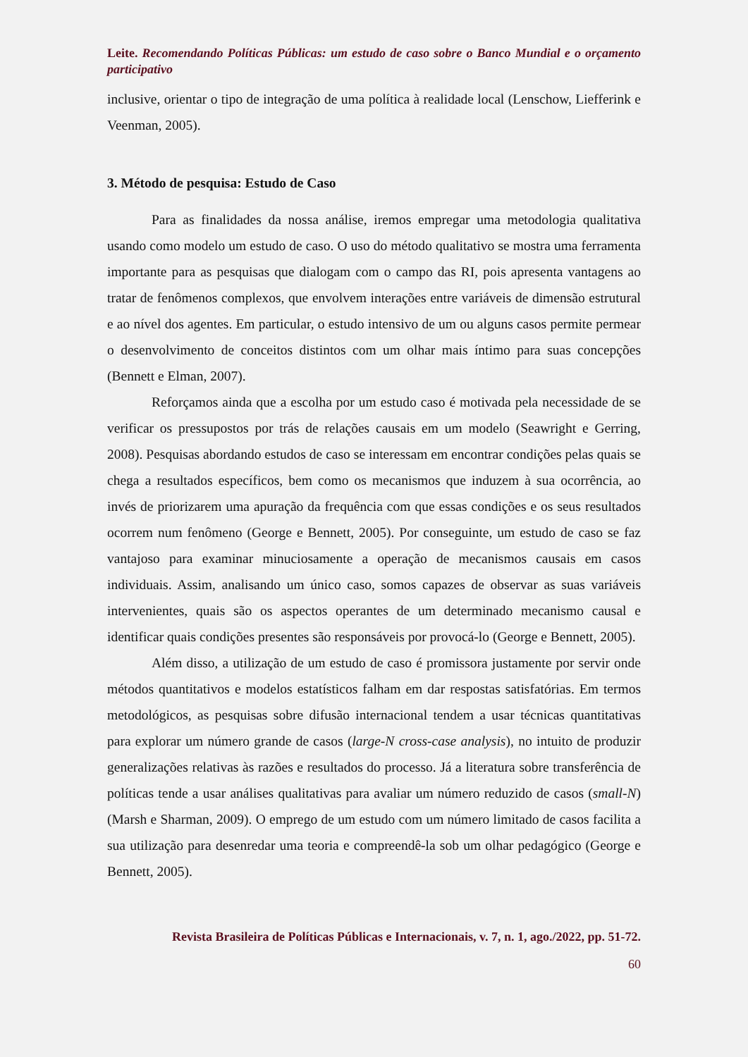Leite. Recomendando Políticas Públicas: um estudo de caso sobre o Banco Mundial e o orçamento participativo
inclusive, orientar o tipo de integração de uma política à realidade local (Lenschow, Liefferink e Veenman, 2005).
3. Método de pesquisa: Estudo de Caso
Para as finalidades da nossa análise, iremos empregar uma metodologia qualitativa usando como modelo um estudo de caso. O uso do método qualitativo se mostra uma ferramenta importante para as pesquisas que dialogam com o campo das RI, pois apresenta vantagens ao tratar de fenômenos complexos, que envolvem interações entre variáveis de dimensão estrutural e ao nível dos agentes. Em particular, o estudo intensivo de um ou alguns casos permite permear o desenvolvimento de conceitos distintos com um olhar mais íntimo para suas concepções (Bennett e Elman, 2007).
Reforçamos ainda que a escolha por um estudo caso é motivada pela necessidade de se verificar os pressupostos por trás de relações causais em um modelo (Seawright e Gerring, 2008). Pesquisas abordando estudos de caso se interessam em encontrar condições pelas quais se chega a resultados específicos, bem como os mecanismos que induzem à sua ocorrência, ao invés de priorizarem uma apuração da frequência com que essas condições e os seus resultados ocorrem num fenômeno (George e Bennett, 2005). Por conseguinte, um estudo de caso se faz vantajoso para examinar minuciosamente a operação de mecanismos causais em casos individuais. Assim, analisando um único caso, somos capazes de observar as suas variáveis intervenientes, quais são os aspectos operantes de um determinado mecanismo causal e identificar quais condições presentes são responsáveis por provocá-lo (George e Bennett, 2005).
Além disso, a utilização de um estudo de caso é promissora justamente por servir onde métodos quantitativos e modelos estatísticos falham em dar respostas satisfatórias. Em termos metodológicos, as pesquisas sobre difusão internacional tendem a usar técnicas quantitativas para explorar um número grande de casos (large-N cross-case analysis), no intuito de produzir generalizações relativas às razões e resultados do processo. Já a literatura sobre transferência de políticas tende a usar análises qualitativas para avaliar um número reduzido de casos (small-N) (Marsh e Sharman, 2009). O emprego de um estudo com um número limitado de casos facilita a sua utilização para desenredar uma teoria e compreendê-la sob um olhar pedagógico (George e Bennett, 2005).
Revista Brasileira de Políticas Públicas e Internacionais, v. 7, n. 1, ago./2022, pp. 51-72.
60